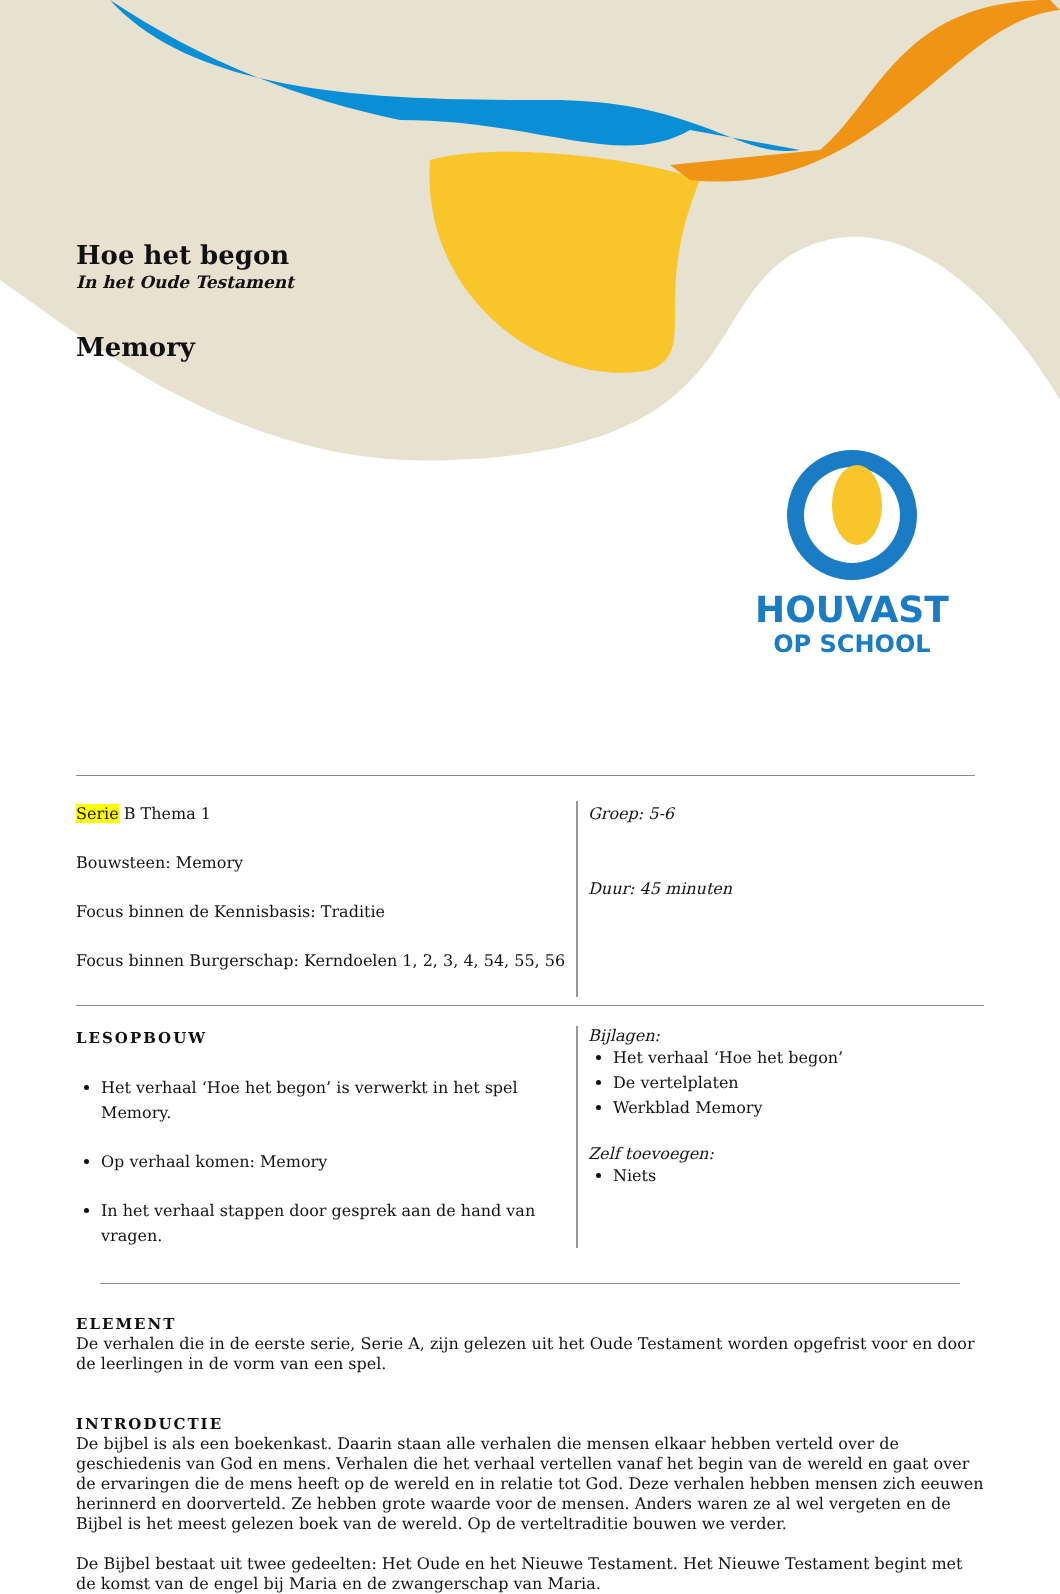Hoe het begon
In het Oude Testament
Memory
HOUVAST
OP SCHOOL
Serie B Thema 1
Bouwsteen: Memory
Focus binnen de Kennisbasis: Traditie
Focus binnen Burgerschap: Kerndoelen 1, 2, 3, 4, 54, 55, 56
Groep: 5-6
Duur: 45 minuten
LESOPBOUW
Het verhaal ‘Hoe het begon’ is verwerkt in het spel Memory.
Op verhaal komen: Memory
In het verhaal stappen door gesprek aan de hand van vragen.
Bijlagen:
Het verhaal ‘Hoe het begon’
De vertelplaten
Werkblad Memory
Zelf toevoegen:
Niets
ELEMENT
De verhalen die in de eerste serie, Serie A, zijn gelezen uit het Oude Testament worden opgefrist voor en door de leerlingen in de vorm van een spel.
INTRODUCTIE
De bijbel is als een boekenkast. Daarin staan alle verhalen die mensen elkaar hebben verteld over de geschiedenis van God en mens. Verhalen die het verhaal vertellen vanaf het begin van de wereld en gaat over de ervaringen die de mens heeft op de wereld en in relatie tot God. Deze verhalen hebben mensen zich eeuwen herinnerd en doorverteld. Ze hebben grote waarde voor de mensen. Anders waren ze al wel vergeten en de Bijbel is het meest gelezen boek van de wereld. Op de verteltraditie bouwen we verder.
De Bijbel bestaat uit twee gedeelten: Het Oude en het Nieuwe Testament. Het Nieuwe Testament begint met de komst van de engel bij Maria en de zwangerschap van Maria.